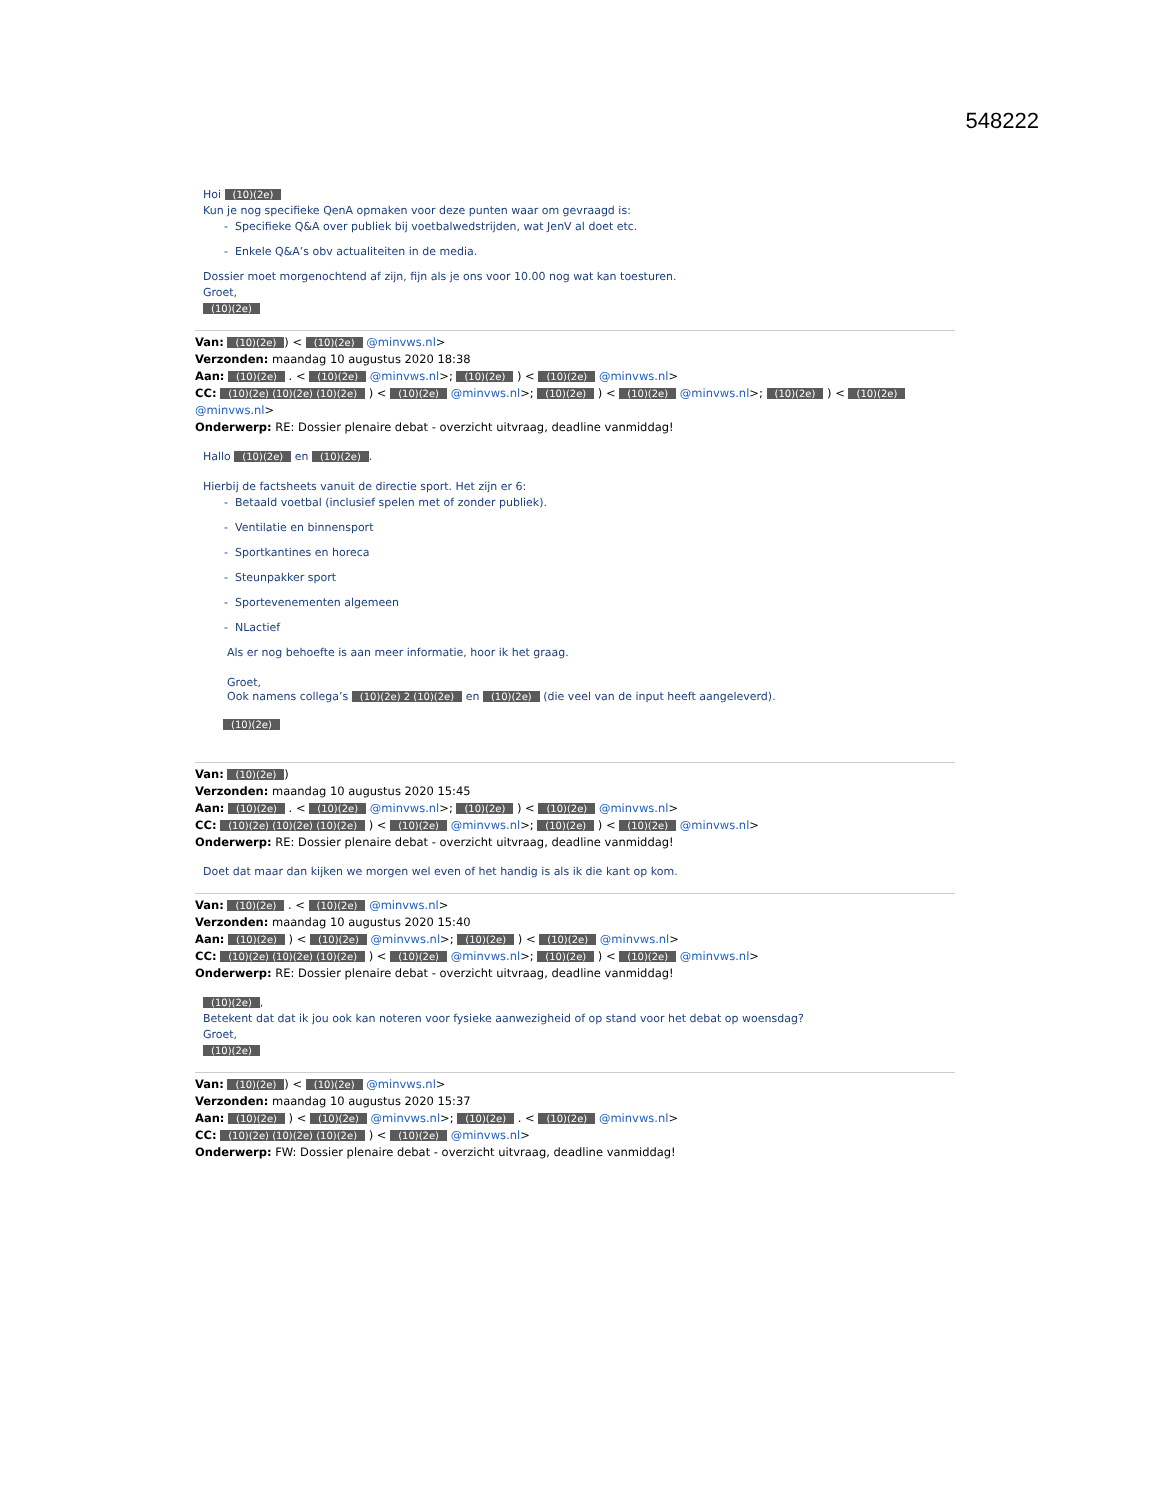548222
Hoi (10)(2e)
Kun je nog specifieke QenA opmaken voor deze punten waar om gevraagd is:
Specifieke Q&A over publiek bij voetbalwedstrijden, wat JenV al doet etc.
Enkele Q&A’s obv actualiteiten in de media.
Dossier moet morgenochtend af zijn, fijn als je ons voor 10.00 nog wat kan toesturen.
Groet,
(10)(2e)
Van: (10)(2e)) < (10)(2e) @minvws.nl>
Verzonden: maandag 10 augustus 2020 18:38
Aan: (10)(2e) . < (10)(2e) @minvws.nl>; (10)(2e) ) < (10)(2e) @minvws.nl>
CC: (10)(2e) (10)(2e) (10)(2e) ) < (10)(2e) @minvws.nl>; (10)(2e) ) < (10)(2e) @minvws.nl>; (10)(2e) ) < (10)(2e) @minvws.nl>
Onderwerp: RE: Dossier plenaire debat - overzicht uitvraag, deadline vanmiddag!
Hallo (10)(2e) en (10)(2e).
Hierbij de factsheets vanuit de directie sport. Het zijn er 6:
Betaald voetbal (inclusief spelen met of zonder publiek).
Ventilatie en binnensport
Sportkantines en horeca
Steunpakker sport
Sportevenementen algemeen
NLactief
Als er nog behoefte is aan meer informatie, hoor ik het graag.
Groet,
Ook namens collega’s (10)(2e) 2 (10)(2e) en (10)(2e) (die veel van de input heeft aangeleverd).
(10)(2e)
Van: (10)(2e))
Verzonden: maandag 10 augustus 2020 15:45
Aan: (10)(2e) . < (10)(2e) @minvws.nl>; (10)(2e) ) < (10)(2e) @minvws.nl>
CC: (10)(2e) (10)(2e) (10)(2e) ) < (10)(2e) @minvws.nl>; (10)(2e) ) < (10)(2e) @minvws.nl>
Onderwerp: RE: Dossier plenaire debat - overzicht uitvraag, deadline vanmiddag!
Doet dat maar dan kijken we morgen wel even of het handig is als ik die kant op kom.
Van: (10)(2e) . < (10)(2e) @minvws.nl>
Verzonden: maandag 10 augustus 2020 15:40
Aan: (10)(2e) ) < (10)(2e) @minvws.nl>; (10)(2e) ) < (10)(2e) @minvws.nl>
CC: (10)(2e) (10)(2e) (10)(2e) ) < (10)(2e) @minvws.nl>; (10)(2e) ) < (10)(2e) @minvws.nl>
Onderwerp: RE: Dossier plenaire debat - overzicht uitvraag, deadline vanmiddag!
(10)(2e),
Betekent dat dat ik jou ook kan noteren voor fysieke aanwezigheid of op stand voor het debat op woensdag?
Groet,
(10)(2e)
Van: (10)(2e)) < (10)(2e) @minvws.nl>
Verzonden: maandag 10 augustus 2020 15:37
Aan: (10)(2e) ) < (10)(2e) @minvws.nl>; (10)(2e) . < (10)(2e) @minvws.nl>
CC: (10)(2e) (10)(2e) (10)(2e) ) < (10)(2e) @minvws.nl>
Onderwerp: FW: Dossier plenaire debat - overzicht uitvraag, deadline vanmiddag!